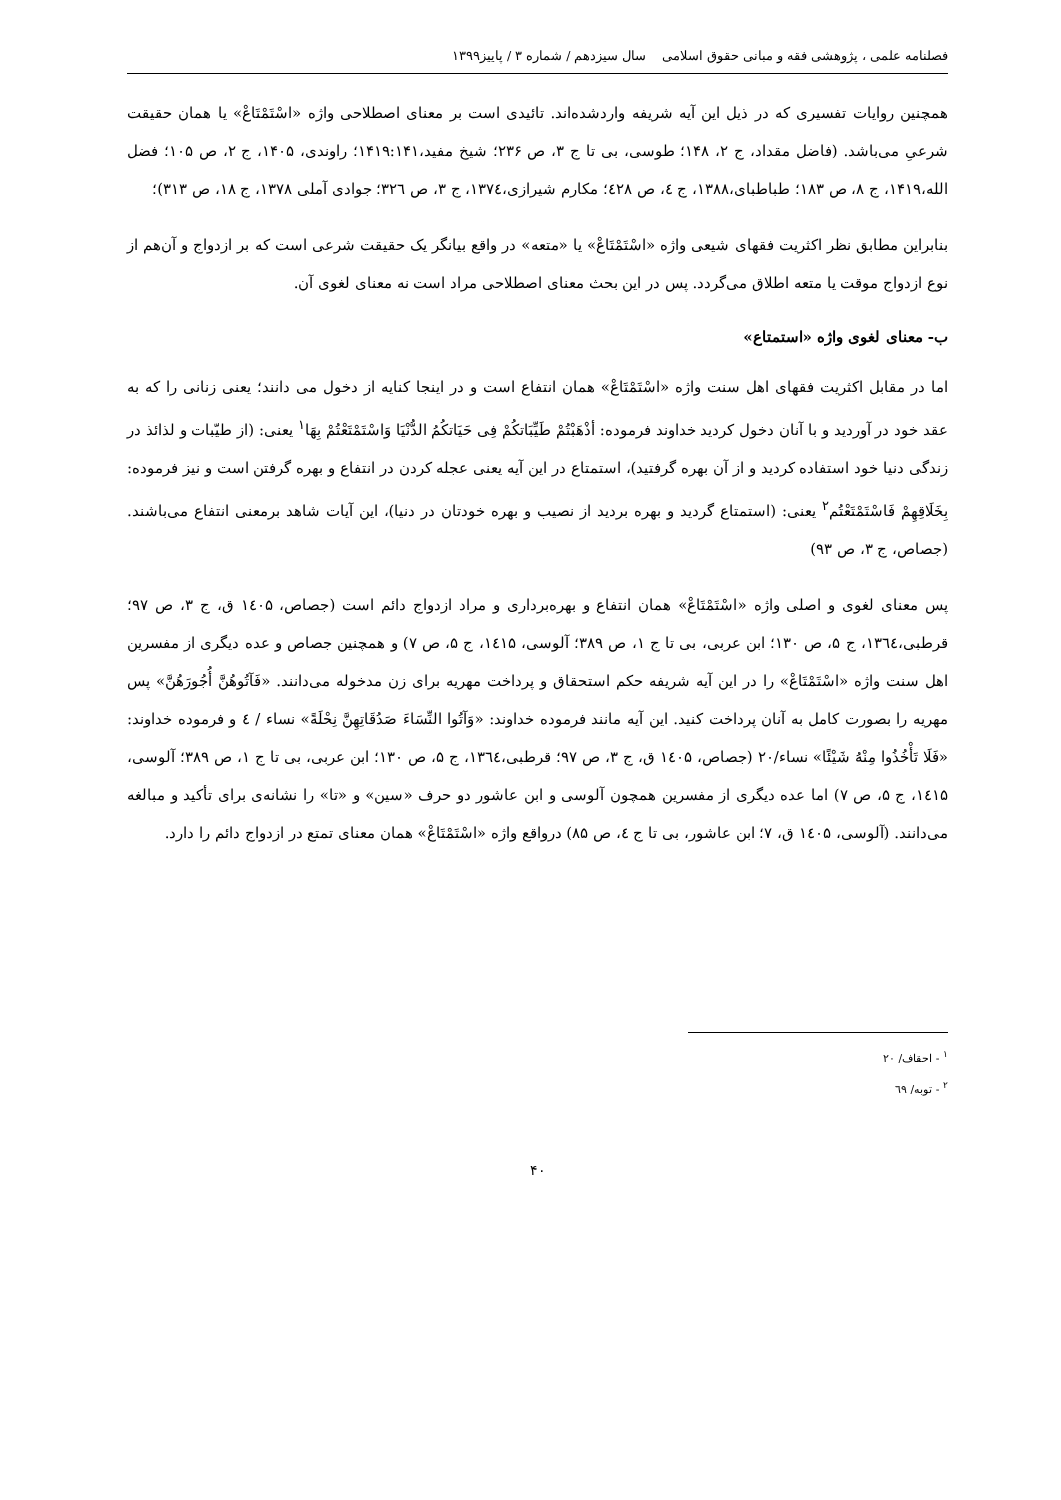فصلنامه علمی ، پژوهشی فقه و مبانی حقوق اسلامی سال سیزدهم / شماره ۳ / پاییز۱۳۹۹
همچنین روایات تفسیری که در ذیل این آیه شریفه واردشده‌اند. تائیدی است بر معنای اصطلاحی واژه «اسْتَمْتَاعْ» یا همان حقیقت شرعیِ می‌باشد. (فاضل مقداد، ج ۲، ۱۴۸؛ طوسی، بی تا ج ۳، ص ۲۳۶؛ شیخ مفید،۱۴۱۹:۱۴۱؛ راوندی، ۱۴۰۵، ج ۲، ص ۱۰۵؛ فضل الله،۱۴۱۹، ج ۸، ص ۱۸۳؛ طباطبای،۱۳۸۸، ج ٤، ص ٤۲۸؛ مکارم شیرازی،۱۳۷٤، ج ۳، ص ۳۲٦؛ جوادی آملی ۱۳۷۸، ج ۱۸، ص ۳۱۳)؛
بنابراین مطابق نظر اکثریت فقهای شیعی واژه «اسْتَمْتَاعْ» یا «متعه» در واقع بیانگر یک حقیقت شرعی است که بر ازدواج و آن‌هم از نوع ازدواج موقت یا متعه اطلاق می‌گردد. پس در این بحث معنای اصطلاحی مراد است نه معنای لغوی آن.
ب- معنای لغوی واژه «استمتاع»
اما در مقابل اکثریت فقهای اهل سنت واژه «اسْتَمْتَاعْ» همان انتفاع است و در اینجا کنایه از دخول می دانند؛ یعنی زنانی را که به عقد خود در آوردید و با آنان دخول کردید خداوند فرموده: أذْهَبْتُمْ طَيِّبَاتكُمْ فِی حَيَاتكُمُ الدُّنْيَا وَاسْتَمْتَعْتُمْ بِهَا<sup>۱</sup> یعنی: (از طیّبات و لذائذ در زندگی دنیا خود استفاده کردید و از آن بهره گرفتید)، استمتاع در این آیه یعنی عجله کردن در انتفاع و بهره گرفتن است و نیز فرموده: بِخَلَاقِهِمْ فَاسْتَمْتَعْتُم<sup>۲</sup> یعنی: (استمتاع گردید و بهره بردید از نصیب و بهره خودتان در دنیا)، این آیات شاهد برمعنی انتفاع می‌باشند. (جصاص، ج ۳، ص ۹۳)
پس معنای لغوی و اصلی واژه «اسْتَمْتَاعْ» همان انتفاع و بهره‌برداری و مراد ازدواج دائم است (جصاص، ۱٤۰۵ ق، ج ۳، ص ۹۷؛ قرطبی،۱۳٦٤، ج ۵، ص ۱۳۰؛ ابن عربی، بی تا ج ۱، ص ۳۸۹؛ آلوسی، ۱٤۱۵، ج ۵، ص ۷) و همچنین جصاص و عده دیگری از مفسرین اهل سنت واژه «اسْتَمْتَاعْ» را در این آیه شریفه حکم استحقاق و پرداخت مهریه برای زن مدخوله می‌دانند. «فَآتُوهُنَّ أُجُورَهُنَّ» پس مهریه را بصورت کامل به آنان پرداخت کنید. این آیه مانند فرموده خداوند: «وَآتُوا النِّسَاءَ صَدُقَاتِهِنَّ نِحْلَةً» نساء / ٤ و فرموده خداوند: «فَلَا تَأْخُذُوا مِنْهُ شَيْئًا» نساء/۲۰ (جصاص، ۱٤۰۵ ق، ج ۳، ص ۹۷؛ قرطبی،۱۳٦٤، ج ۵، ص ۱۳۰؛ ابن عربی، بی تا ج ۱، ص ۳۸۹؛ آلوسی، ۱٤۱۵، ج ۵، ص ۷) اما عده دیگری از مفسرین همچون آلوسی و ابن عاشور دو حرف «سین» و «تا» را نشانه‌ی برای تأکید و مبالغه می‌دانند. (آلوسی، ۱٤۰۵ ق، ۷؛ ابن عاشور، بی تا ج ٤، ص ۸۵) درواقع واژه «اسْتَمْتَاعْ» همان معنای تمتع در ازدواج دائم را دارد.
<sup>۱</sup> - احقاف/ ۲۰
<sup>۲</sup> - توبه/ ٦۹
۴۰